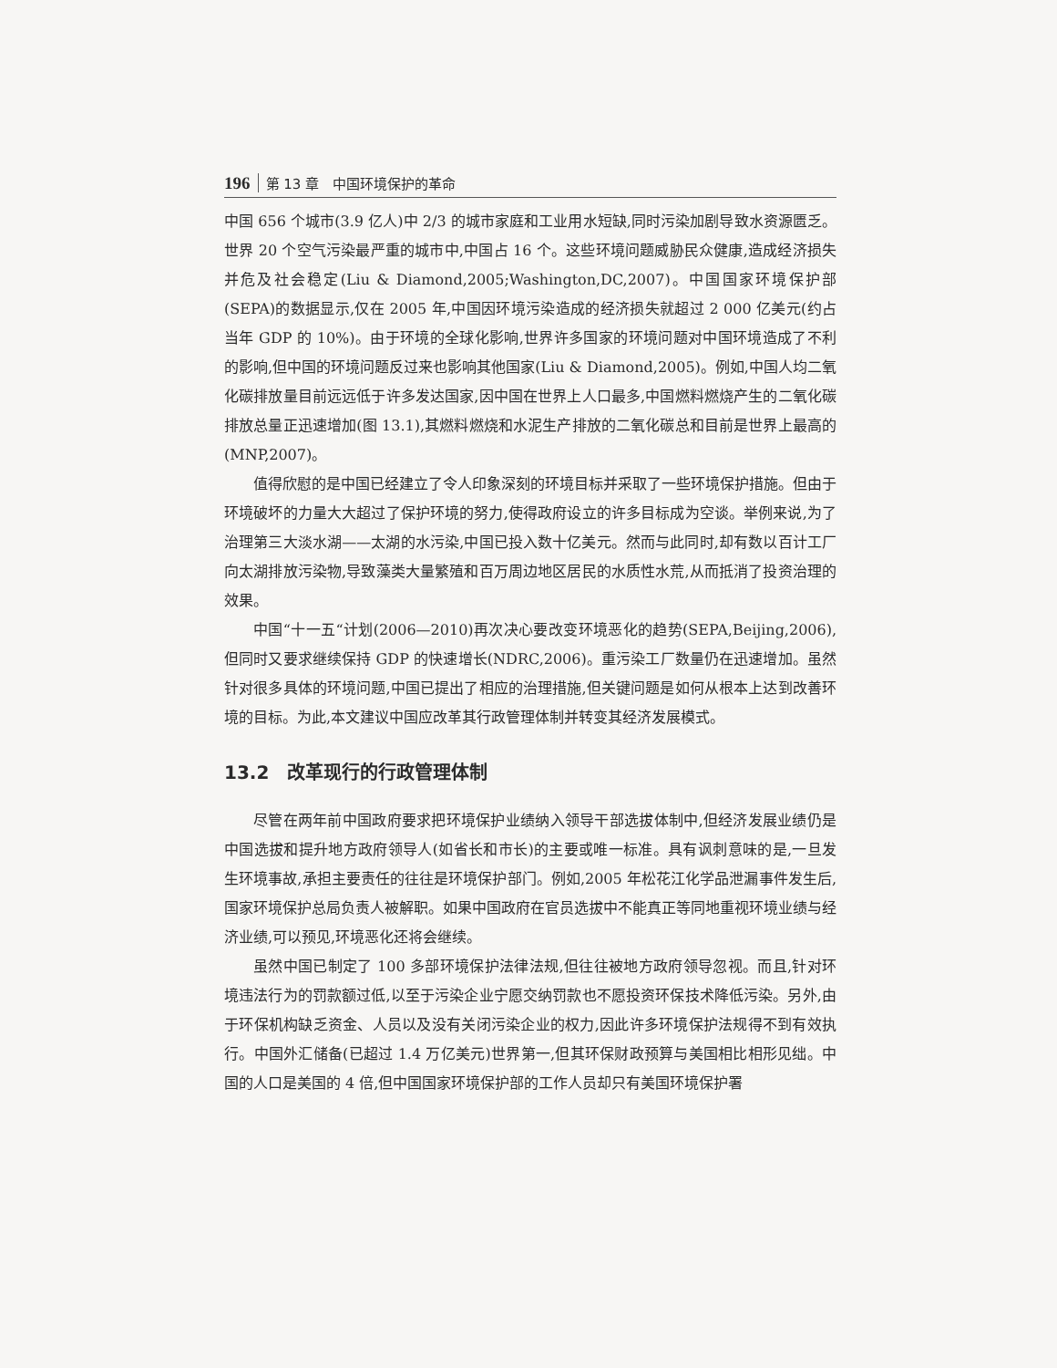196 第 13 章　中国环境保护的革命
中国 656 个城市(3.9 亿人)中 2/3 的城市家庭和工业用水短缺,同时污染加剧导致水资源匮乏。世界 20 个空气污染最严重的城市中,中国占 16 个。这些环境问题威胁民众健康,造成经济损失并危及社会稳定(Liu & Diamond,2005;Washington,DC,2007)。中国国家环境保护部(SEPA)的数据显示,仅在 2005 年,中国因环境污染造成的经济损失就超过 2 000 亿美元(约占当年 GDP 的 10%)。由于环境的全球化影响,世界许多国家的环境问题对中国环境造成了不利的影响,但中国的环境问题反过来也影响其他国家(Liu & Diamond,2005)。例如,中国人均二氧化碳排放量目前远远低于许多发达国家,因中国在世界上人口最多,中国燃料燃烧产生的二氧化碳排放总量正迅速增加(图 13.1),其燃料燃烧和水泥生产排放的二氧化碳总和目前是世界上最高的(MNP,2007)。
值得欣慰的是中国已经建立了令人印象深刻的环境目标并采取了一些环境保护措施。但由于环境破坏的力量大大超过了保护环境的努力,使得政府设立的许多目标成为空谈。举例来说,为了治理第三大淡水湖——太湖的水污染,中国已投入数十亿美元。然而与此同时,却有数以百计工厂向太湖排放污染物,导致藻类大量繁殖和百万周边地区居民的水质性水荒,从而抵消了投资治理的效果。
中国“十一五“计划(2006—2010)再次决心要改变环境恶化的趋势(SEPA,Beijing,2006),但同时又要求继续保持 GDP 的快速增长(NDRC,2006)。重污染工厂数量仍在迅速增加。虽然针对很多具体的环境问题,中国已提出了相应的治理措施,但关键问题是如何从根本上达到改善环境的目标。为此,本文建议中国应改革其行政管理体制并转变其经济发展模式。
13.2　改革现行的行政管理体制
尽管在两年前中国政府要求把环境保护业绩纳入领导干部选拔体制中,但经济发展业绩仍是中国选拔和提升地方政府领导人(如省长和市长)的主要或唯一标准。具有讽刺意味的是,一旦发生环境事故,承担主要责任的往往是环境保护部门。例如,2005 年松花江化学品泄漏事件发生后,国家环境保护总局负责人被解职。如果中国政府在官员选拔中不能真正等同地重视环境业绩与经济业绩,可以预见,环境恶化还将会继续。
虽然中国已制定了 100 多部环境保护法律法规,但往往被地方政府领导忽视。而且,针对环境违法行为的罚款额过低,以至于污染企业宁愿交纳罚款也不愿投资环保技术降低污染。另外,由于环保机构缺乏资金、人员以及没有关闭污染企业的权力,因此许多环境保护法规得不到有效执行。中国外汇储备(已超过 1.4 万亿美元)世界第一,但其环保财政预算与美国相比相形见绌。中国的人口是美国的 4 倍,但中国国家环境保护部的工作人员却只有美国环境保护署